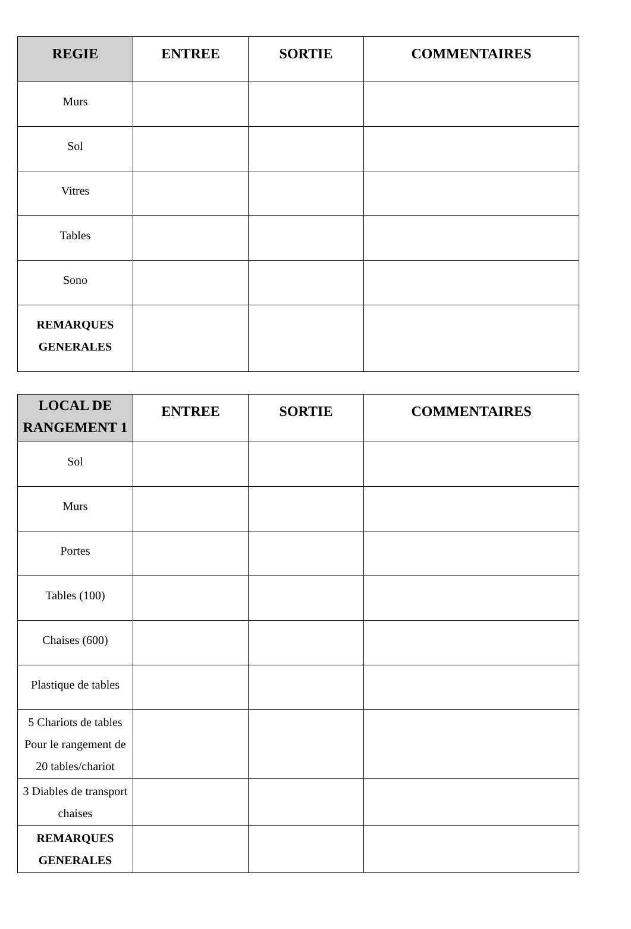| REGIE | ENTREE | SORTIE | COMMENTAIRES |
| --- | --- | --- | --- |
| Murs | | | |
| Sol | | | |
| Vitres | | | |
| Tables | | | |
| Sono | | | |
| REMARQUES GENERALES | | | |
| LOCAL DE RANGEMENT 1 | ENTREE | SORTIE | COMMENTAIRES |
| --- | --- | --- | --- |
| Sol | | | |
| Murs | | | |
| Portes | | | |
| Tables (100) | | | |
| Chaises (600) | | | |
| Plastique de tables | | | |
| 5 Chariots de tables Pour le rangement de 20 tables/chariot | | | |
| 3 Diables de transport chaises | | | |
| REMARQUES GENERALES | | | |